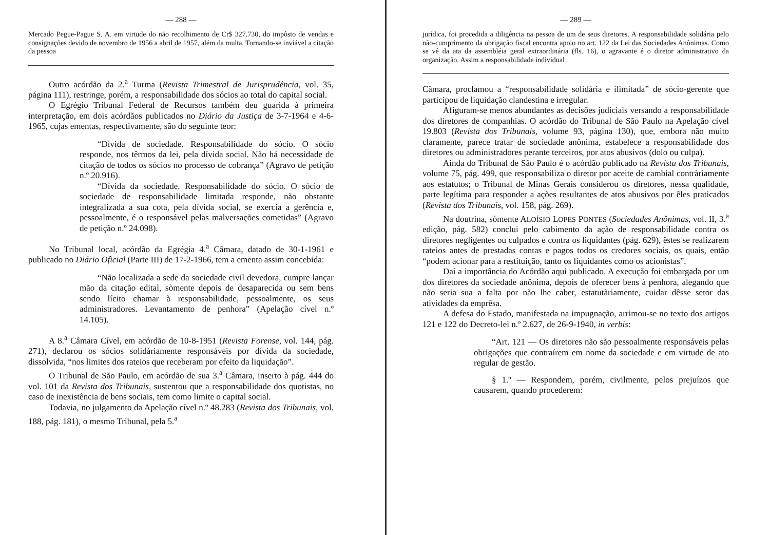— 288 —
Mercado Pegue-Pague S. A. em virtude do não recolhimento de Cr$ 327.730, do impôsto de vendas e consignações devido de novembro de 1956 a abril de 1957, além da multa. Tornando-se inviável a citação da pessoa
Outro acórdão da 2.<sup>a</sup> Turma (Revista Trimestral de Jurisprudência, vol. 35, página 111), restringe, porém, a responsabilidade dos sócios ao total do capital social.
O Egrégio Tribunal Federal de Recursos também deu guarida à primeira interpretação, em dois acórdãos publicados no Diário da Justiça de 3-7-1964 e 4-6-1965, cujas ementas, respectivamente, são do seguinte teor:
“Dívida de sociedade. Responsabilidade do sócio. O sócio responde, nos têrmos da lei, pela dívida social. Não há necessidade de citação de todos os sócios no processo de cobrança” (Agravo de petição n.º 20.916).
“Dívida da sociedade. Responsabilidade do sócio. O sócio de sociedade de responsabilidade limitada responde, não obstante integralizada a sua cota, pela dívida social, se exercia a gerência e, pessoalmente, é o responsável pelas malversações cometidas” (Agravo de petição n.º 24.098).
No Tribunal local, acórdão da Egrégia 4.<sup>a</sup> Câmara, datado de 30-1-1961 e publicado no Diário Oficial (Parte III) de 17-2-1966, tem a ementa assim concebida:
“Não localizada a sede da sociedade civil devedora, cumpre lançar mão da citação edital, sòmente depois de desaparecida ou sem bens sendo lícito chamar à responsabilidade, pessoalmente, os seus administradores. Levantamento de penhora” (Apelação cível n.º 14.105).
A 8.<sup>a</sup> Câmara Cível, em acórdão de 10-8-1951 (Revista Forense, vol. 144, pág. 271), declarou os sócios solidàriamente responsáveis por dívida da sociedade, dissolvida, “nos limites dos rateios que receberam por efeito da liquidação”.
O Tribunal de São Paulo, em acórdão de sua 3.<sup>a</sup> Câmara, inserto à pág. 444 do vol. 101 da Revista dos Tribunais, sustentou que a responsabilidade dos quotistas, no caso de inexistência de bens sociais, tem como limite o capital social.
Todavia, no julgamento da Apelação cível n.º 48.283 (Revista dos Tribunais, vol. 188, pág. 181), o mesmo Tribunal, pela 5.<sup>a</sup>
— 289 —
jurídica, foi procedida a diligência na pessoa de um de seus diretores. A responsabilidade solidária pelo não-cumprimento da obrigação fiscal encontra apoio no art. 122 da Lei das Sociedades Anônimas. Como se vê da ata da assembléia geral extraordinária (fls. 16), o agravante é o diretor administrativo da organização. Assim a responsabilidade individual
Câmara, proclamou a “responsabilidade solidária e ilimitada” de sócio-gerente que participou de liquidação clandestina e irregular.
Afiguram-se menos abundantes as decisões judiciais versando a responsabilidade dos diretores de companhias. O acórdão do Tribunal de São Paulo na Apelação cível 19.803 (Revista dos Tribunais, volume 93, página 130), que, embora não muito claramente, parece tratar de sociedade anônima, estabelece a responsabilidade dos diretores ou administradores perante terceiros, por atos abusivos (dolo ou culpa).
Ainda do Tribunal de São Paulo é o acórdão publicado na Revista dos Tribunais, volume 75, pág. 499, que responsabiliza o diretor por aceite de cambial contràriamente aos estatutos; o Tribunal de Minas Gerais considerou os diretores, nessa qualidade, parte legítima para responder a ações resultantes de atos abusivos por êles praticados (Revista dos Tribunais, vol. 158, pág. 269).
Na doutrina, sòmente ALOÍSIO LOPES PONTES (Sociedades Anônimas, vol. II, 3.<sup>a</sup> edição, pág. 582) conclui pelo cabimento da ação de responsabilidade contra os diretores negligentes ou culpados e contra os liquidantes (pág. 629), êstes se realizarem rateios antes de prestadas contas e pagos todos os credores sociais, os quais, então “podem acionar para a restituição, tanto os liquidantes como os acionistas”.
Daí a importância do Acórdão aqui publicado. A execução foi embargada por um dos diretores da sociedade anônima, depois de oferecer bens à penhora, alegando que não seria sua a falta por não lhe caber, estatutàriamente, cuidar dêsse setor das atividades da emprêsa.
A defesa do Estado, manifestada na impugnação, arrimou-se no texto dos artigos 121 e 122 do Decreto-lei n.º 2.627, de 26-9-1940, in verbis:
“Art. 121 — Os diretores não são pessoalmente responsáveis pelas obrigações que contraírem em nome da sociedade e em virtude de ato regular de gestão.
§ 1.º — Respondem, porém, civilmente, pelos prejuízos que causarem, quando procederem: